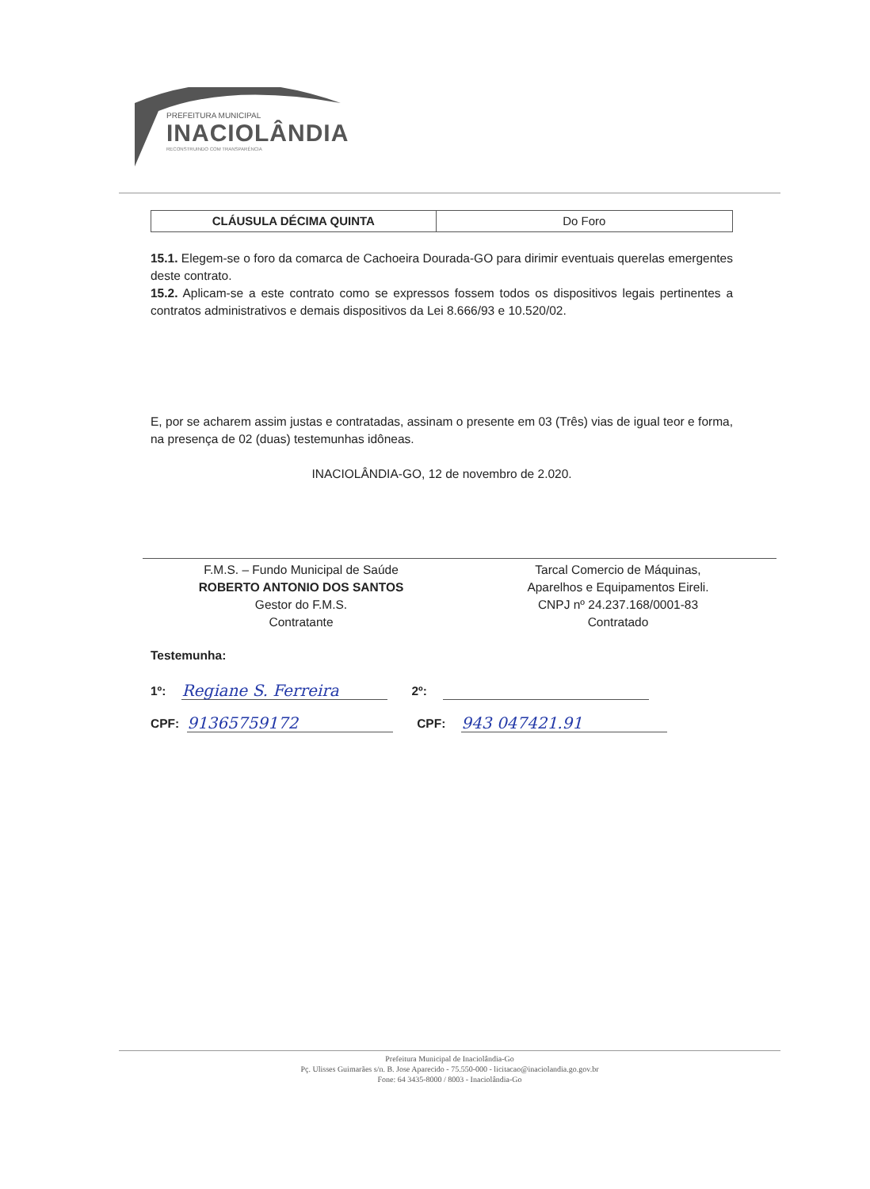PREFEITURA MUNICIPAL
INACIOLÂNDIA
RECONSTRUINDO COM TRANSPARÊNCIA
| CLÁUSULA DÉCIMA QUINTA | Do Foro |
15.1. Elegem-se o foro da comarca de Cachoeira Dourada-GO para dirimir eventuais querelas emergentes deste contrato.
15.2. Aplicam-se a este contrato como se expressos fossem todos os dispositivos legais pertinentes a contratos administrativos e demais dispositivos da Lei 8.666/93 e 10.520/02.
E, por se acharem assim justas e contratadas, assinam o presente em 03 (Três) vias de igual teor e forma, na presença de 02 (duas) testemunhas idôneas.
INACIOLÂNDIA-GO, 12 de novembro de 2.020.
F.M.S. – Fundo Municipal de Saúde
ROBERTO ANTONIO DOS SANTOS
Gestor do F.M.S.
Contratante
Tarcal Comercio de Máquinas,
Aparelhos e Equipamentos Eireli.
CNPJ nº 24.237.168/0001-83
Contratado
Testemunha:
1º: Regiane S. Ferreira 2º:
CPF: 91365759172 CPF: 943 047421.91
Prefeitura Municipal de Inaciolândia-Go
Pç. Ulisses Guimarães s/n. B. Jose Aparecido - 75.550-000 - licitacao@inaciolandia.go.gov.br
Fone: 64 3435-8000 / 8003 - Inaciolândia-Go